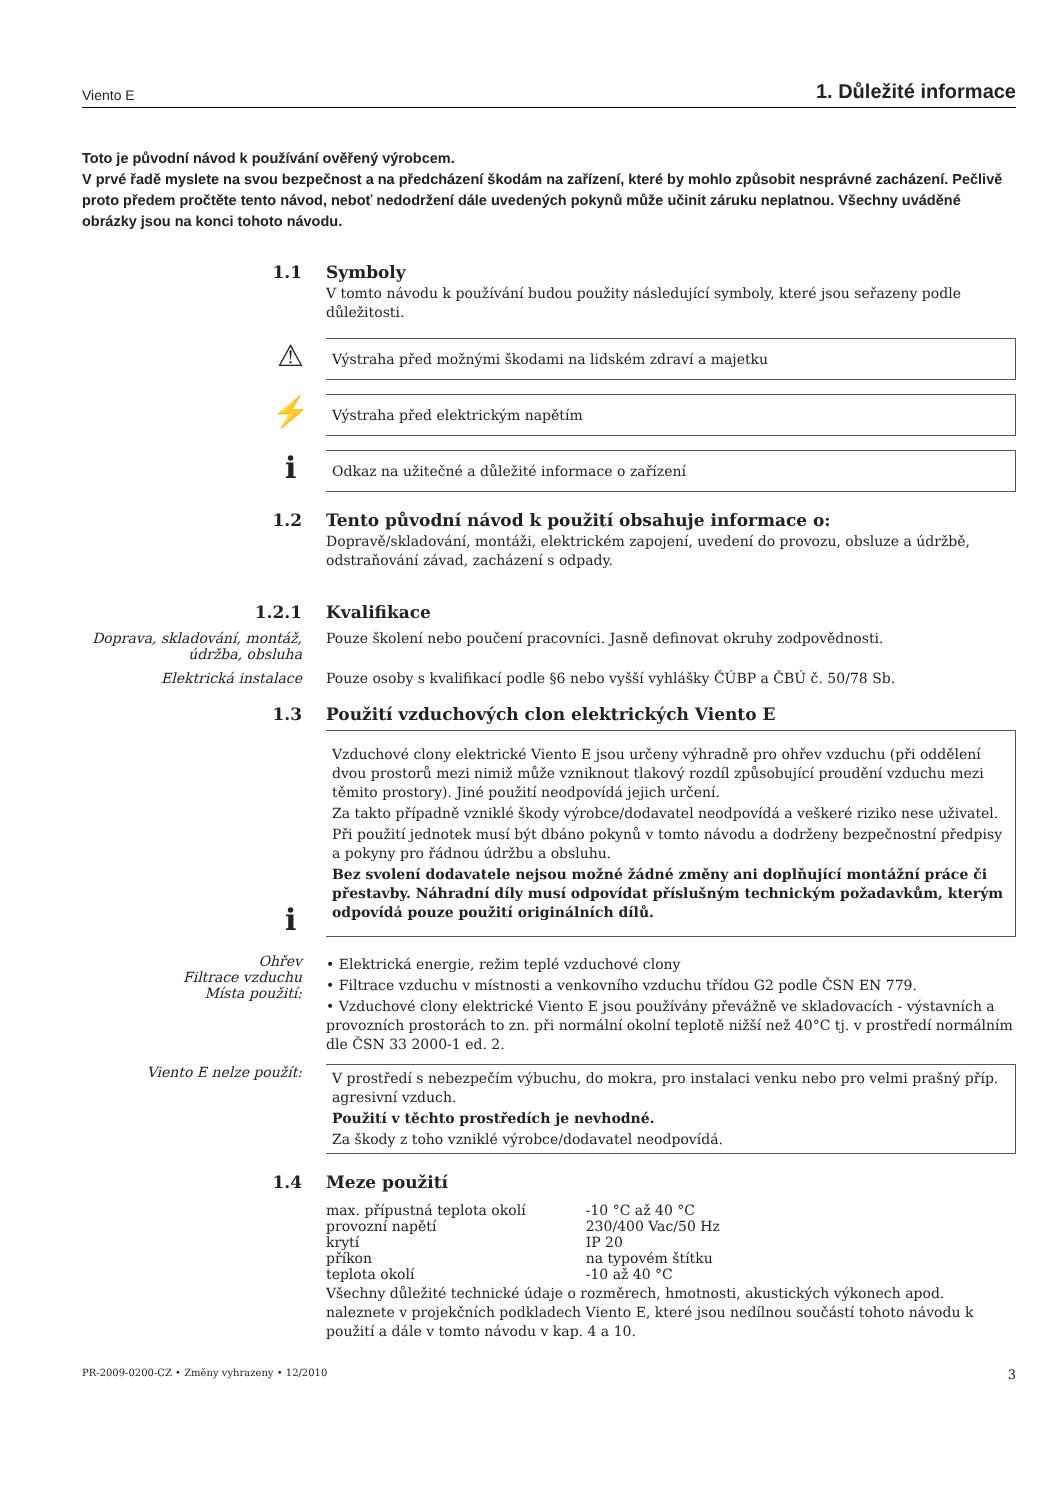Viento E 1. Důležité informace
Toto je původní návod k používání ověřený výrobcem.
V prvé řadě myslete na svou bezpečnost a na předcházení škodám na zařízení, které by mohlo způsobit nesprávné zacházení. Pečlivě proto předem pročtěte tento návod, neboť nedodržení dále uvedených pokynů může učinit záruku neplatnou. Všechny uváděné obrázky jsou na konci tohoto návodu.
1.1 Symboly
V tomto návodu k používání budou použity následující symboly, které jsou seřazeny podle důležitosti.
⚠
Výstraha před možnými škodami na lidském zdraví a majetku
⚡
Výstraha před elektrickým napětím
ℹ
Odkaz na užitečné a důležité informace o zařízení
1.2 Tento původní návod k použití obsahuje informace o:
Dopravě/skladování, montáži, elektrickém zapojení, uvedení do provozu, obsluze a údržbě, odstraňování závad, zacházení s odpady.
1.2.1 Kvalifikace
Doprava, skladování, montáž, údržba, obsluha
Pouze školení nebo poučení pracovníci. Jasně definovat okruhy zodpovědnosti.
Elektrická instalace Pouze osoby s kvalifikací podle §6 nebo vyšší vyhlášky ČÚBP a ČBÚ č. 50/78 Sb.
1.3 Použití vzduchových clon elektrických Viento E
ℹ
Vzduchové clony elektrické Viento E jsou určeny výhradně pro ohřev vzduchu (při oddělení dvou prostorů mezi nimiž může vzniknout tlakový rozdíl způsobující proudění vzduchu mezi těmito prostory). Jiné použití neodpovídá jejich určení.
Za takto případně vzniklé škody výrobce/dodavatel neodpovídá a veškeré riziko nese uživatel.
Při použití jednotek musí být dbáno pokynů v tomto návodu a dodrženy bezpečnostní předpisy a pokyny pro řádnou údržbu a obsluhu.
Bez svolení dodavatele nejsou možné žádné změny ani doplňující montážní práce či přestavby. Náhradní díly musí odpovídat příslušným technickým požadavkům, kterým odpovídá pouze použití originálních dílů.
Ohřev
Filtrace vzduchu
Místa použití:
• Elektrická energie, režim teplé vzduchové clony
• Filtrace vzduchu v místnosti a venkovního vzduchu třídou G2 podle ČSN EN 779.
• Vzduchové clony elektrické Viento E jsou používány převážně ve skladovacích - výstavních a provozních prostorách to zn. při normální okolní teplotě nižší než 40°C tj. v prostředí normálním dle ČSN 33 2000-1 ed. 2.
Viento E nelze použít:
V prostředí s nebezpečím výbuchu, do mokra, pro instalaci venku nebo pro velmi prašný příp. agresivní vzduch.
Použití v těchto prostředích je nevhodné.
Za škody z toho vzniklé výrobce/dodavatel neodpovídá.
1.4 Meze použití
| max. přípustná teplota okolí | -10 °C až 40 °C |
| provozní napětí | 230/400 Vac/50 Hz |
| krytí | IP 20 |
| příkon | na typovém štítku |
| teplota okolí | -10 až 40 °C |
Všechny důležité technické údaje o rozměrech, hmotnosti, akustických výkonech apod. naleznete v projekčních podkladech Viento E, které jsou nedílnou součástí tohoto návodu k použití a dále v tomto návodu v kap. 4 a 10.
PR-2009-0200-CZ • Změny vyhrazeny • 12/2010 3